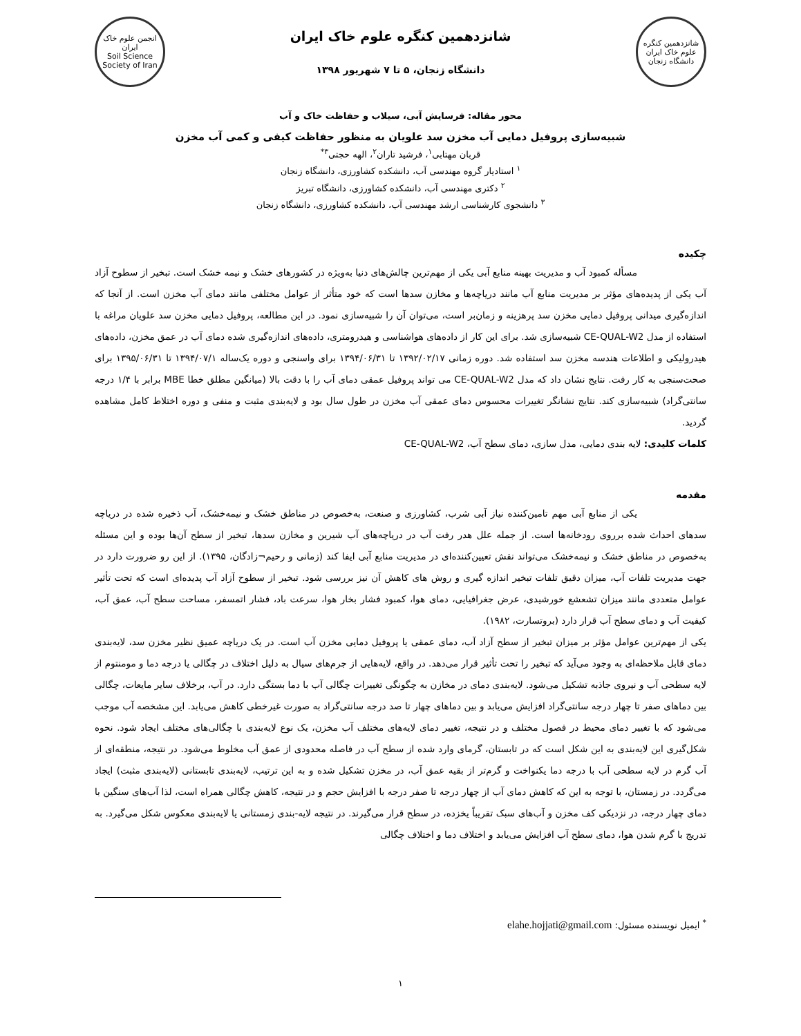شانزدهمین کنگره علوم خاک ایران
دانشگاه زنجان
شانزدهمین کنگره علوم خاک ایران
دانشگاه زنجان، ۵ تا ۷ شهریور ۱۳۹۸
انجمن علوم خاک ایران
Soil Science Society of Iran
محور مقاله: فرسایش آبی، سیلاب و حفاظت خاک و آب
شبیه‌سازی پروفیل دمایی آب مخزن سد علویان به منظور حفاظت کیفی و کمی آب مخزن
قربان مهتابی<sup>۱</sup>، فرشید تاران<sup>۲</sup>، الهه حجتی<sup>۳*</sup>
<sup>۱</sup> استادیار گروه مهندسی آب، دانشکده کشاورزی، دانشگاه زنجان
<sup>۲</sup> دکتری مهندسی آب، دانشکده کشاورزی، دانشگاه تبریز
<sup>۳</sup> دانشجوی کارشناسی ارشد مهندسی آب، دانشکده کشاورزی، دانشگاه زنجان
چکیده
مسأله کمبود آب و مدیریت بهینه منابع آبی یکی از مهم‌ترین چالش‌های دنیا به‌ویژه در کشورهای خشک و نیمه خشک است. تبخیر از سطوح آزاد آب یکی از پدیده‌های مؤثر بر مدیریت منابع آب مانند دریاچه‌ها و مخازن سدها است که خود متأثر از عوامل مختلفی مانند دمای آب مخزن است. از آنجا که اندازه‌گیری میدانی پروفیل دمایی مخزن سد پرهزینه و زمان‌بر است، می‌توان آن را شبیه‌سازی نمود. در این مطالعه، پروفیل دمایی مخزن سد علویان مراغه با استفاده از مدل CE-QUAL-W2 شبیه‌سازی شد. برای این کار از داده‌های هواشناسی و هیدرومتری، داده‌های اندازه‌گیری شده دمای آب در عمق مخزن، داده‌های هیدرولیکی و اطلاعات هندسه مخزن سد استفاده شد. دوره زمانی ۱۳۹۲/۰۲/۱۷ تا ۱۳۹۴/۰۶/۳۱ برای واسنجی و دوره یک‌ساله ۱۳۹۴/۰۷/۱ تا ۱۳۹۵/۰۶/۳۱ برای صحت‌سنجی به کار رفت. نتایج نشان داد که مدل CE-QUAL-W2 می تواند پروفیل عمقی دمای آب را با دقت بالا (میانگین مطلق خطا MBE برابر با ۱/۴ درجه سانتی‌گراد) شبیه‌سازی کند. نتایج نشانگر تغییرات محسوس دمای عمقی آب مخزن در طول سال بود و لایه‌بندی مثبت و منفی و دوره اختلاط کامل مشاهده گردید.
کلمات کلیدی: لایه بندی دمایی، مدل سازی، دمای سطح آب، CE-QUAL-W2
مقدمه
یکی از منابع آبی مهم تامین‌کننده نیاز آبی شرب، کشاورزی و صنعت، به‌خصوص در مناطق خشک و نیمه‌خشک، آب ذخیره شده در دریاچه سدهای احداث شده برروی رودخانه‌ها است. از جمله علل هدر رفت آب در دریاچه‌های آب شیرین و مخازن سدها، تبخیر از سطح آن‌ها بوده و این مسئله به‌خصوص در مناطق خشک و نیمه‌خشک می‌تواند نقش تعیین‌کننده‌ای در مدیریت منابع آبی ایفا کند (زمانی و رحیم¬زادگان، ۱۳۹۵). از این رو ضرورت دارد در جهت مدیریت تلفات آب، میزان دقیق تلفات تبخیر اندازه گیری و روش های کاهش آن نیز بررسی شود. تبخیر از سطوح آزاد آب پدیده‌ای است که تحت تأثیر عوامل متعددی مانند میزان تشعشع خورشیدی، عرض جغرافیایی، دمای هوا، کمبود فشار بخار هوا، سرعت باد، فشار اتمسفر، مساحت سطح آب، عمق آب، کیفیت آب و دمای سطح آب قرار دارد (بروتسارت، ۱۹۸۲).
یکی از مهم‌ترین عوامل مؤثر بر میزان تبخیر از سطح آزاد آب، دمای عمقی یا پروفیل دمایی مخزن آب است. در یک دریاچه عمیق نظیر مخزن سد، لایه‌بندی دمای قابل ملاحظه‌ای به وجود می‌آید که تبخیر را تحت تأثیر قرار می‌دهد. در واقع، لایه‌هایی از جرم‌های سیال به دلیل اختلاف در چگالی یا درجه دما و مومنتوم از لایه سطحی آب و نیروی جاذبه تشکیل می‌شود. لایه‌بندی دمای در مخازن به چگونگی تغییرات چگالی آب با دما بستگی دارد. در آب، برخلاف سایر مایعات، چگالی بین دماهای صفر تا چهار درجه سانتی‌گراد افزایش می‌یابد و بین دماهای چهار تا صد درجه سانتی‌گراد به صورت غیرخطی کاهش می‌یابد. این مشخصه آب موجب می‌شود که با تغییر دمای محیط در فصول مختلف و در نتیجه، تغییر دمای لایه‌های مختلف آب مخزن، یک نوع لایه‌بندی با چگالی‌های مختلف ایجاد شود. نحوه شکل‌گیری این لایه‌بندی به این شکل است که در تابستان، گرمای وارد شده از سطح آب در فاصله محدودی از عمق آب مخلوط می‌شود. در نتیجه، منطقه‌ای از آب گرم در لایه سطحی آب با درجه دما یکنواخت و گرم‌تر از بقیه عمق آب، در مخزن تشکیل شده و به این ترتیب، لایه‌بندی تابستانی (لایه‌بندی مثبت) ایجاد می‌گردد. در زمستان، با توجه به این که کاهش دمای آب از چهار درجه تا صفر درجه با افزایش حجم و در نتیجه، کاهش چگالی همراه است، لذا آب‌های سنگین با دمای چهار درجه، در نزدیکی کف مخزن و آب‌های سبک تقریباً یخزده، در سطح قرار می‌گیرند. در نتیجه لایه-بندی زمستانی یا لایه‌بندی معکوس شکل می‌گیرد. به تدریج با گرم شدن هوا، دمای سطح آب افزایش می‌یابد و اختلاف دما و اختلاف چگالی
<sup>*</sup> ایمیل نویسنده مسئول: elahe.hojjati@gmail.com
۱